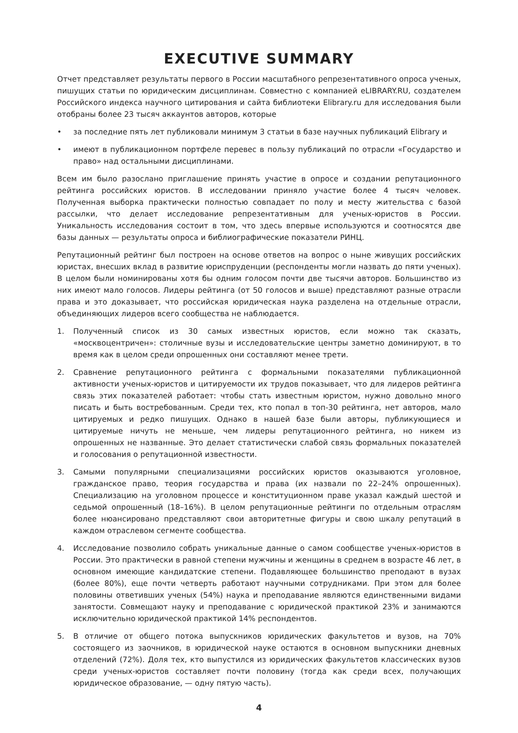EXECUTIVE SUMMARY
Отчет представляет результаты первого в России масштабного репрезентативного опроса ученых, пишущих статьи по юридическим дисциплинам. Совместно с компанией eLIBRARY.RU, создателем Российского индекса научного цитирования и сайта библиотеки Elibrary.ru для исследования были отобраны более 23 тысяч аккаунтов авторов, которые
• за последние пять лет публиковали минимум 3 статьи в базе научных публикаций Elibrary и
• имеют в публикационном портфеле перевес в пользу публикаций по отрасли «Государство и право» над остальными дисциплинами.
Всем им было разослано приглашение принять участие в опросе и создании репутационного рейтинга российских юристов. В исследовании приняло участие более 4 тысяч человек. Полученная выборка практически полностью совпадает по полу и месту жительства с базой рассылки, что делает исследование репрезентативным для ученых-юристов в России. Уникальность исследования состоит в том, что здесь впервые используются и соотносятся две базы данных — результаты опроса и библиографические показатели РИНЦ.
Репутационный рейтинг был построен на основе ответов на вопрос о ныне живущих российских юристах, внесших вклад в развитие юриспруденции (респонденты могли назвать до пяти ученых). В целом были номинированы хотя бы одним голосом почти две тысячи авторов. Большинство из них имеют мало голосов. Лидеры рейтинга (от 50 голосов и выше) представляют разные отрасли права и это доказывает, что российская юридическая наука разделена на отдельные отрасли, объединяющих лидеров всего сообщества не наблюдается.
1. Полученный список из 30 самых известных юристов, если можно так сказать, «москвоцентричен»: столичные вузы и исследовательские центры заметно доминируют, в то время как в целом среди опрошенных они составляют менее трети.
2. Сравнение репутационного рейтинга с формальными показателями публикационной активности ученых-юристов и цитируемости их трудов показывает, что для лидеров рейтинга связь этих показателей работает: чтобы стать известным юристом, нужно довольно много писать и быть востребованным. Среди тех, кто попал в топ-30 рейтинга, нет авторов, мало цитируемых и редко пишущих. Однако в нашей базе были авторы, публикующиеся и цитируемые ничуть не меньше, чем лидеры репутационного рейтинга, но никем из опрошенных не названные. Это делает статистически слабой связь формальных показателей и голосования о репутационной известности.
3. Самыми популярными специализациями российских юристов оказываются уголовное, гражданское право, теория государства и права (их назвали по 22–24% опрошенных). Специализацию на уголовном процессе и конституционном праве указал каждый шестой и седьмой опрошенный (18–16%). В целом репутационные рейтинги по отдельным отраслям более нюансировано представляют свои авторитетные фигуры и свою шкалу репутаций в каждом отраслевом сегменте сообщества.
4. Исследование позволило собрать уникальные данные о самом сообществе ученых-юристов в России. Это практически в равной степени мужчины и женщины в среднем в возрасте 46 лет, в основном имеющие кандидатские степени. Подавляющее большинство преподают в вузах (более 80%), еще почти четверть работают научными сотрудниками. При этом для более половины ответивших ученых (54%) наука и преподавание являются единственными видами занятости. Совмещают науку и преподавание с юридической практикой 23% и занимаются исключительно юридической практикой 14% респондентов.
5. В отличие от общего потока выпускников юридических факультетов и вузов, на 70% состоящего из заочников, в юридической науке остаются в основном выпускники дневных отделений (72%). Доля тех, кто выпустился из юридических факультетов классических вузов среди ученых-юристов составляет почти половину (тогда как среди всех, получающих юридическое образование, — одну пятую часть).
4